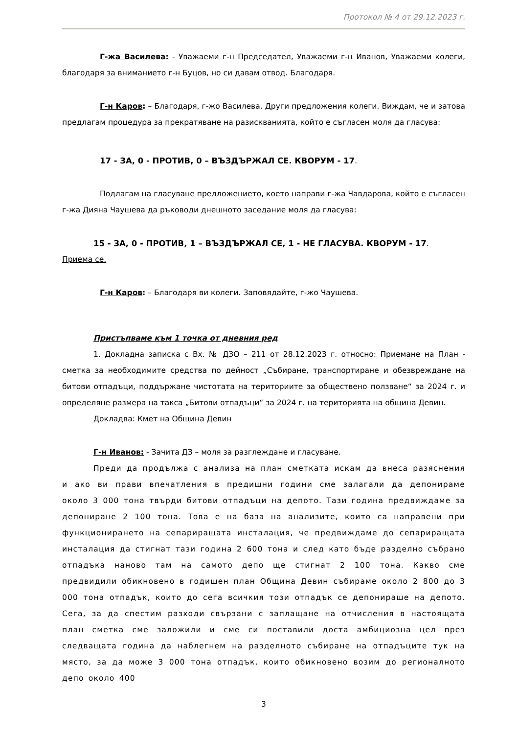Протокол № 4 от 29.12.2023 г.
Г-жа Василева: - Уважаеми г-н Председател, Уважаеми г-н Иванов, Уважаеми колеги, благодаря за вниманието г-н Буцов, но си давам отвод. Благодаря.
Г-н Каров: – Благодаря, г-жо Василева. Други предложения колеги. Виждам, че и затова предлагам процедура за прекратяване на разискванията, който е съгласен моля да гласува:
17 - ЗА, 0 - ПРОТИВ, 0 – ВЪЗДЪРЖАЛ СЕ. КВОРУМ - 17.
Подлагам на гласуване предложението, което направи г-жа Чавдарова, който е съгласен г-жа Дияна Чаушева да ръководи днешното заседание моля да гласува:
15 - ЗА, 0 - ПРОТИВ, 1 – ВЪЗДЪРЖАЛ СЕ, 1 - НЕ ГЛАСУВА. КВОРУМ - 17.
Приема се.
Г-н Каров: – Благодаря ви колеги. Заповядайте, г-жо Чаушева.
Пристъпваме към 1 точка от дневния ред
1. Докладна записка с Вх. № ДЗО – 211 от 28.12.2023 г. относно: Приемане на План - сметка за необходимите средства по дейност „Събиране, транспортиране и обезвреждане на битови отпадъци, поддържане чистотата на териториите за обществено ползване“ за 2024 г. и определяне размера на такса „Битови отпадъци“ за 2024 г. на територията на община Девин.
Докладва: Кмет на Община Девин
Г-н Иванов: - Зачита ДЗ – моля за разглеждане и гласуване.
Преди да продължа с анализа на план сметката искам да внеса разяснения и ако ви прави впечатления в предишни години сме залагали да депонираме около 3 000 тона твърди битови отпадъци на депото. Тази година предвиждаме за депониране 2 100 тона. Това е на база на анализите, които са направени при функционирането на сепариращата инсталация, че предвиждаме до сепариращата инсталация да стигнат тази година 2 600 тона и след като бъде разделно събрано отпадъка наново там на самото депо ще стигнат 2 100 тона. Какво сме предвидили обикновено в годишен план Община Девин събираме около 2 800 до 3 000 тона отпадък, които до сега всичкия този отпадък се депонираше на депото. Сега, за да спестим разходи свързани с заплащане на отчисления в настоящата план сметка сме заложили и сме си поставили доста амбициозна цел през следващата година да наблегнем на разделното събиране на отпадъците тук на място, за да може 3 000 тона отпадък, които обикновено возим до регионалното депо около 400
3